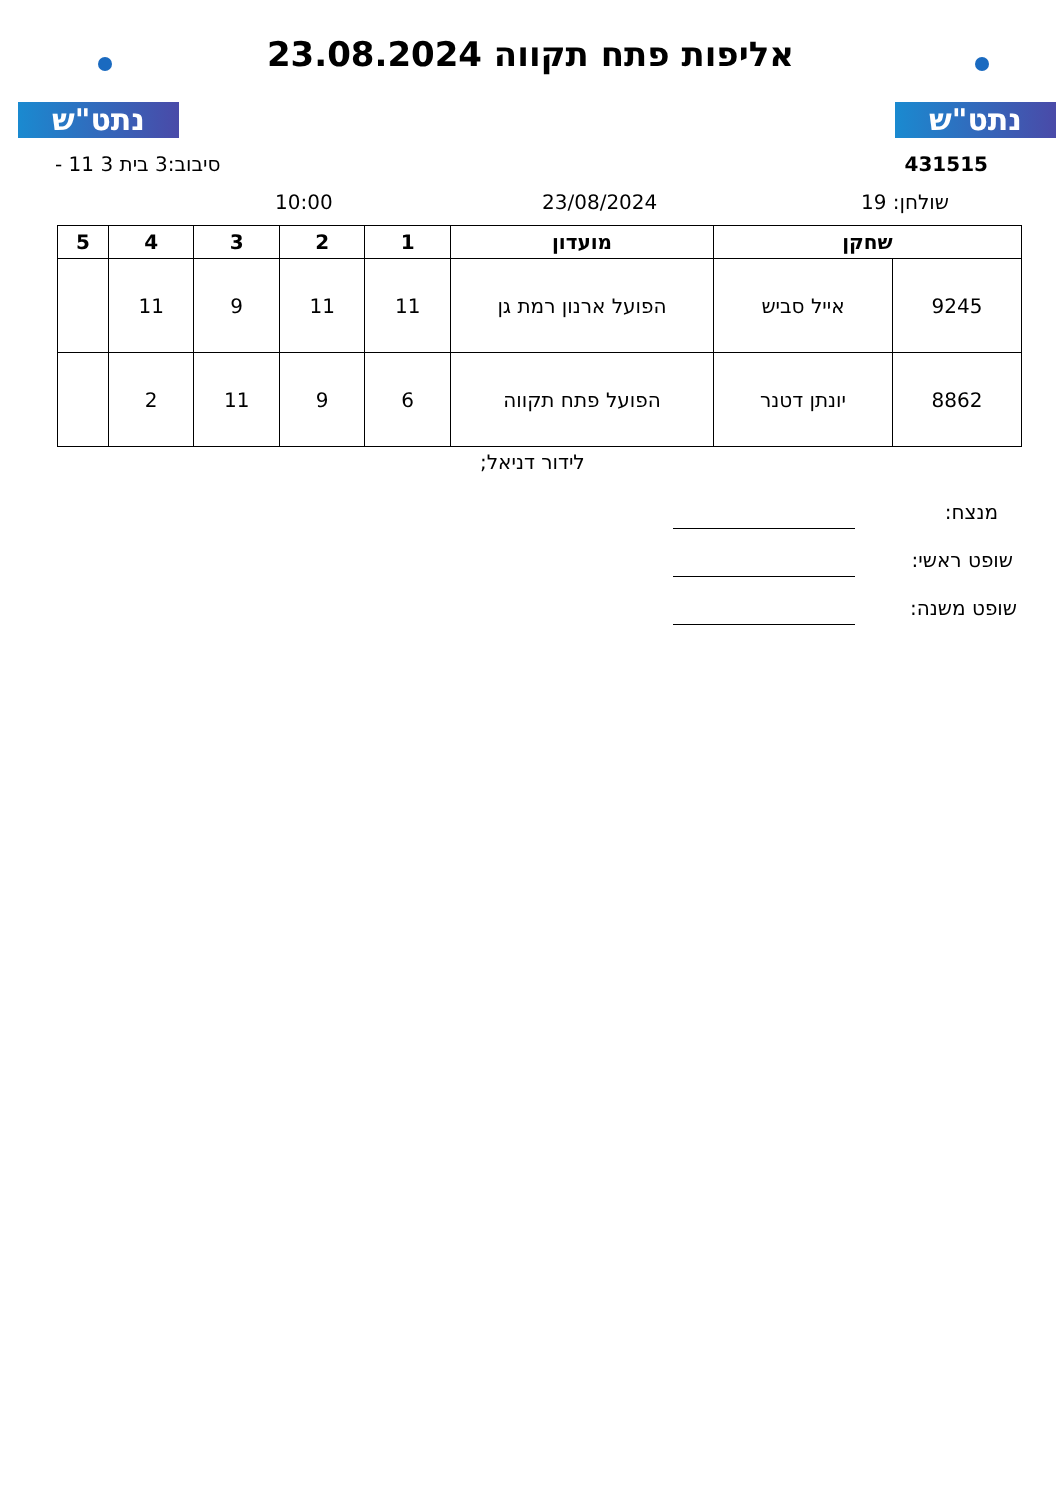נתט"ש אליפות פתח תקווה 23.08.2024 נתט"ש
431515 סיבוב:3 בית 3 11 -
שולחן: 19 23/08/2024
10:00
| שחקן | | מועדון | 1 | 2 | 3 | 4 | 5 |
| --- | --- | --- | --- | --- | --- | --- | --- |
| 9245 | אייל סביש | הפועל ארנון רמת גן | 11 | 11 | 9 | 11 | |
| 8862 | יונתן דטנר | הפועל פתח תקווה | 6 | 9 | 11 | 2 | |
לידור דניאל;
מנצח:
שופט ראשי:
שופט משנה: